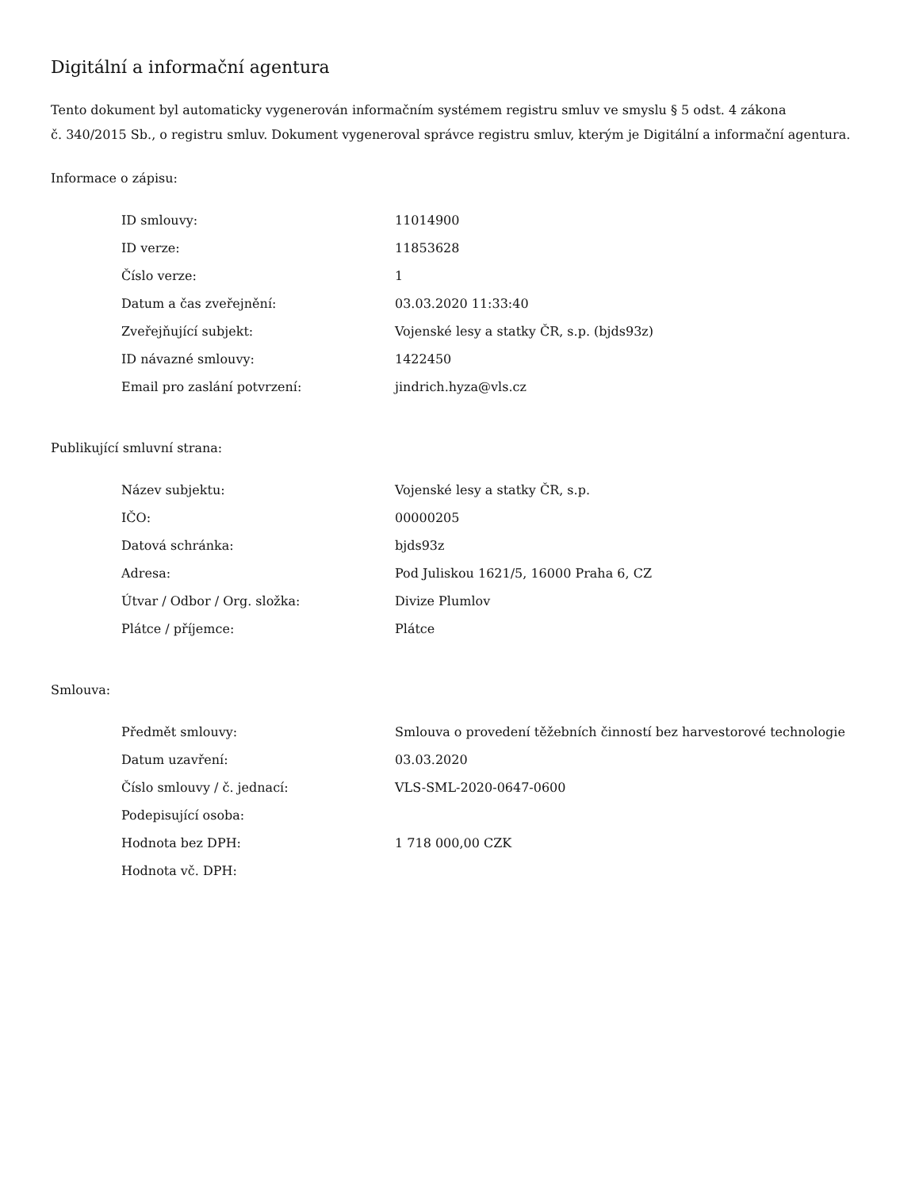Digitální a informační agentura
Tento dokument byl automaticky vygenerován informačním systémem registru smluv ve smyslu § 5 odst. 4 zákona
č. 340/2015 Sb., o registru smluv. Dokument vygeneroval správce registru smluv, kterým je Digitální a informační agentura.
Informace o zápisu:
| ID smlouvy: | 11014900 |
| ID verze: | 11853628 |
| Číslo verze: | 1 |
| Datum a čas zveřejnění: | 03.03.2020 11:33:40 |
| Zveřejňující subjekt: | Vojenské lesy a statky ČR, s.p. (bjds93z) |
| ID návazné smlouvy: | 1422450 |
| Email pro zaslání potvrzení: | jindrich.hyza@vls.cz |
Publikující smluvní strana:
| Název subjektu: | Vojenské lesy a statky ČR, s.p. |
| IČO: | 00000205 |
| Datová schránka: | bjds93z |
| Adresa: | Pod Juliskou 1621/5, 16000 Praha 6, CZ |
| Útvar / Odbor / Org. složka: | Divize Plumlov |
| Plátce / příjemce: | Plátce |
Smlouva:
| Předmět smlouvy: | Smlouva o provedení těžebních činností bez harvestorové technologie |
| Datum uzavření: | 03.03.2020 |
| Číslo smlouvy / č. jednací: | VLS-SML-2020-0647-0600 |
| Podepisující osoba: | |
| Hodnota bez DPH: | 1 718 000,00 CZK |
| Hodnota vč. DPH: | |